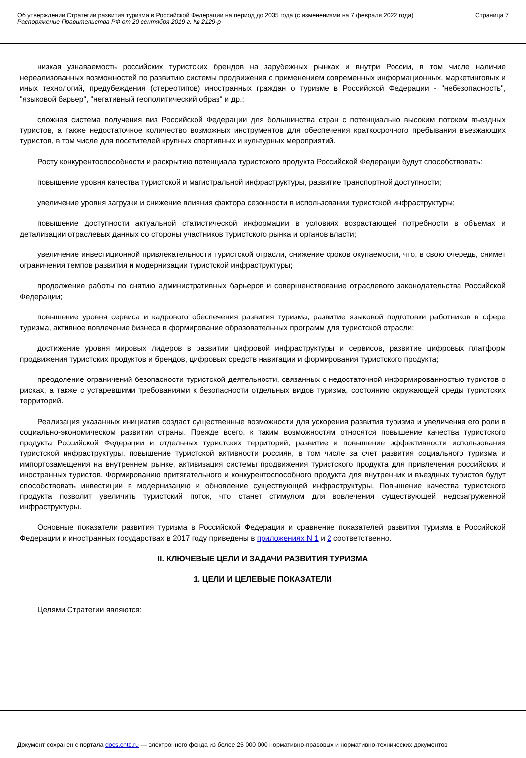Об утверждении Стратегии развития туризма в Российской Федерации на период до 2035 года (с изменениями на 7 февраля 2022 года)
Распоряжение Правительства РФ от 20 сентября 2019 г. № 2129-р
Страница 7
низкая узнаваемость российских туристских брендов на зарубежных рынках и внутри России, в том числе наличие нереализованных возможностей по развитию системы продвижения с применением современных информационных, маркетинговых и иных технологий, предубеждения (стереотипов) иностранных граждан о туризме в Российской Федерации - "небезопасность", "языковой барьер", "негативный геополитический образ" и др.;
сложная система получения виз Российской Федерации для большинства стран с потенциально высоким потоком въездных туристов, а также недостаточное количество возможных инструментов для обеспечения краткосрочного пребывания въезжающих туристов, в том числе для посетителей крупных спортивных и культурных мероприятий.
Росту конкурентоспособности и раскрытию потенциала туристского продукта Российской Федерации будут способствовать:
повышение уровня качества туристской и магистральной инфраструктуры, развитие транспортной доступности;
увеличение уровня загрузки и снижение влияния фактора сезонности в использовании туристской инфраструктуры;
повышение доступности актуальной статистической информации в условиях возрастающей потребности в объемах и детализации отраслевых данных со стороны участников туристского рынка и органов власти;
увеличение инвестиционной привлекательности туристской отрасли, снижение сроков окупаемости, что, в свою очередь, снимет ограничения темпов развития и модернизации туристской инфраструктуры;
продолжение работы по снятию административных барьеров и совершенствование отраслевого законодательства Российской Федерации;
повышение уровня сервиса и кадрового обеспечения развития туризма, развитие языковой подготовки работников в сфере туризма, активное вовлечение бизнеса в формирование образовательных программ для туристской отрасли;
достижение уровня мировых лидеров в развитии цифровой инфраструктуры и сервисов, развитие цифровых платформ продвижения туристских продуктов и брендов, цифровых средств навигации и формирования туристского продукта;
преодоление ограничений безопасности туристской деятельности, связанных с недостаточной информированностью туристов о рисках, а также с устаревшими требованиями к безопасности отдельных видов туризма, состоянию окружающей среды туристских территорий.
Реализация указанных инициатив создаст существенные возможности для ускорения развития туризма и увеличения его роли в социально-экономическом развитии страны. Прежде всего, к таким возможностям относятся повышение качества туристского продукта Российской Федерации и отдельных туристских территорий, развитие и повышение эффективности использования туристской инфраструктуры, повышение туристской активности россиян, в том числе за счет развития социального туризма и импортозамещения на внутреннем рынке, активизация системы продвижения туристского продукта для привлечения российских и иностранных туристов. Формированию притягательного и конкурентоспособного продукта для внутренних и въездных туристов будут способствовать инвестиции в модернизацию и обновление существующей инфраструктуры. Повышение качества туристского продукта позволит увеличить туристский поток, что станет стимулом для вовлечения существующей недозагруженной инфраструктуры.
Основные показатели развития туризма в Российской Федерации и сравнение показателей развития туризма в Российской Федерации и иностранных государствах в 2017 году приведены в приложениях N 1 и 2 соответственно.
II. КЛЮЧЕВЫЕ ЦЕЛИ И ЗАДАЧИ РАЗВИТИЯ ТУРИЗМА
1. ЦЕЛИ И ЦЕЛЕВЫЕ ПОКАЗАТЕЛИ
Целями Стратегии являются:
Документ сохранен с портала docs.cntd.ru — электронного фонда из более 25 000 000 нормативно-правовых и нормативно-технических документов